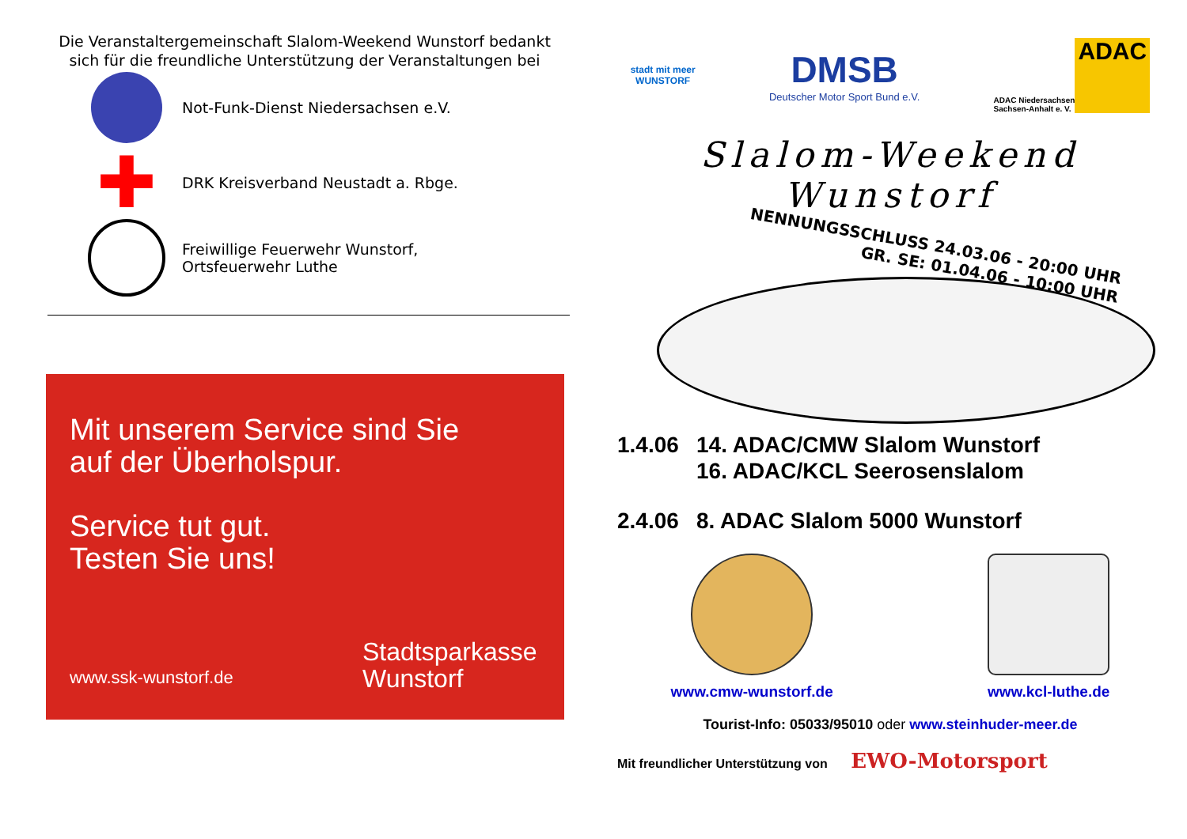Die Veranstaltergemeinschaft Slalom-Weekend Wunstorf bedankt sich für die freundliche Unterstützung der Veranstaltungen bei
Not-Funk-Dienst Niedersachsen e.V.
✚
DRK Kreisverband Neustadt a. Rbge.
Freiwillige Feuerwehr Wunstorf,
Ortsfeuerwehr Luthe
Mit unserem Service sind Sie
auf der Überholspur.
Service tut gut.
Testen Sie uns!
www.ssk-wunstorf.de
Stadtsparkasse
Wunstorf
stadt mit meer
WUNSTORF
DMSB
Deutscher Motor Sport Bund e.V.
ADAC Niedersachsen
Sachsen-Anhalt e. V.
ADAC
Slalom-Weekend Wunstorf
NENNUNGSSCHLUSS 24.03.06 - 20:00 UHR
GR. SE: 01.04.06 - 10:00 UHR
1.4.06 14. ADAC/CMW Slalom Wunstorf
16. ADAC/KCL Seerosenslalom
2.4.06 8. ADAC Slalom 5000 Wunstorf
www.cmw-wunstorf.de www.kcl-luthe.de
Tourist-Info: 05033/95010 oder www.steinhuder-meer.de
Mit freundlicher Unterstützung von EWO-Motorsport